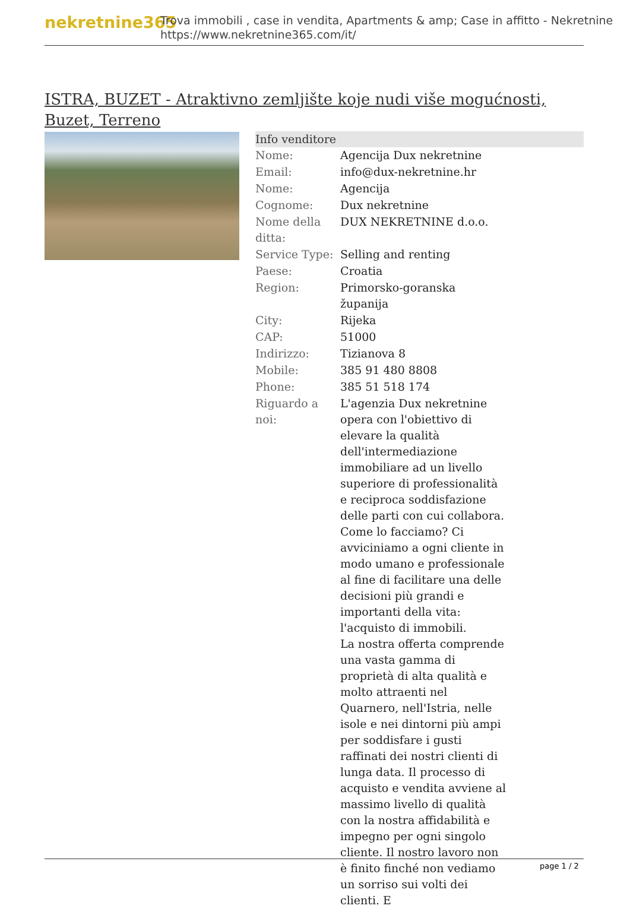nekretnine365
Trova immobili , case in vendita, Apartments & amp; Case in affitto - Nekretnine
https://www.nekretnine365.com/it/
ISTRA, BUZET - Atraktivno zemljište koje nudi više mogućnosti, Buzet, Terreno
| Info venditore | |
| --- | --- |
| Nome: | Agencija Dux nekretnine |
| Email: | info@dux-nekretnine.hr |
| Nome: | Agencija |
| Cognome: | Dux nekretnine |
| Nome della ditta: | DUX NEKRETNINE d.o.o. |
| Service Type: | Selling and renting |
| Paese: | Croatia |
| Region: | Primorsko-goranska županija |
| City: | Rijeka |
| CAP: | 51000 |
| Indirizzo: | Tizianova 8 |
| Mobile: | 385 91 480 8808 |
| Phone: | 385 51 518 174 |
| Riguardo a noi: | L'agenzia Dux nekretnine opera con l'obiettivo di elevare la qualità dell'intermediazione immobiliare ad un livello superiore di professionalità e reciproca soddisfazione delle parti con cui collabora. Come lo facciamo? Ci avviciniamo a ogni cliente in modo umano e professionale al fine di facilitare una delle decisioni più grandi e importanti della vita: l'acquisto di immobili. La nostra offerta comprende una vasta gamma di proprietà di alta qualità e molto attraenti nel Quarnero, nell'Istria, nelle isole e nei dintorni più ampi per soddisfare i gusti raffinati dei nostri clienti di lunga data. Il processo di acquisto e vendita avviene al massimo livello di qualità con la nostra affidabilità e impegno per ogni singolo cliente. Il nostro lavoro non è finito finché non vediamo un sorriso sui volti dei clienti. E |
page 1 / 2